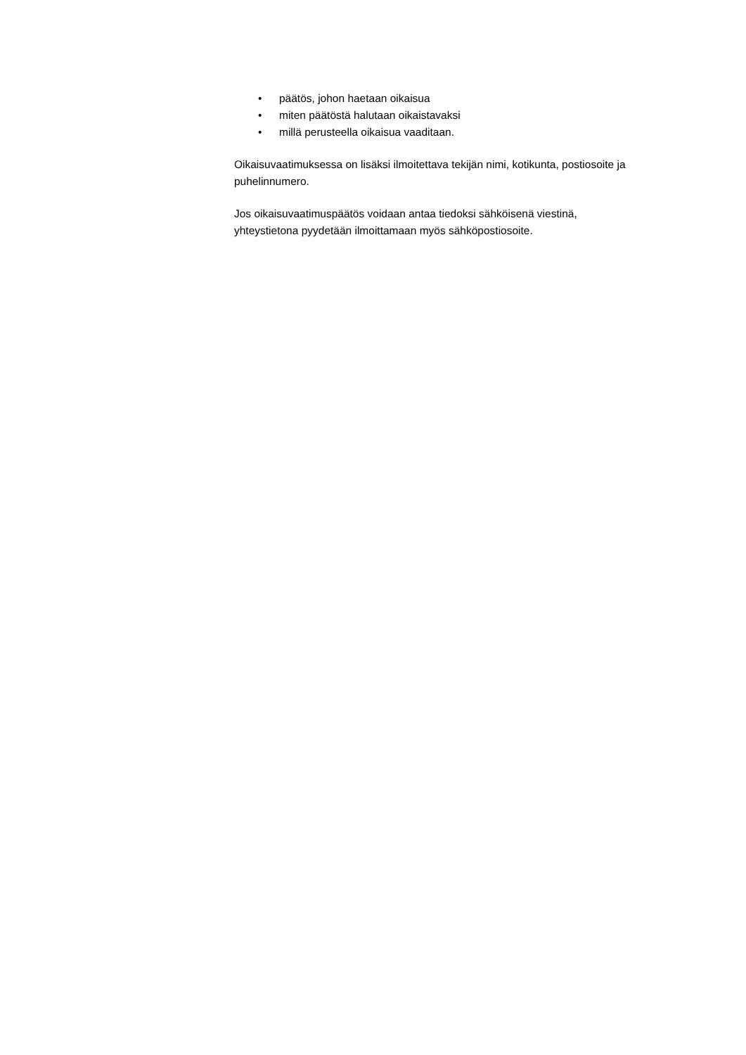• päätös, johon haetaan oikaisua
• miten päätöstä halutaan oikaistavaksi
• millä perusteella oikaisua vaaditaan.
Oikaisuvaatimuksessa on lisäksi ilmoitettava tekijän nimi, kotikunta, postiosoite ja puhelinnumero.
Jos oikaisuvaatimuspäätös voidaan antaa tiedoksi sähköisenä viestinä, yhteystietona pyydetään ilmoittamaan myös sähköpostiosoite.